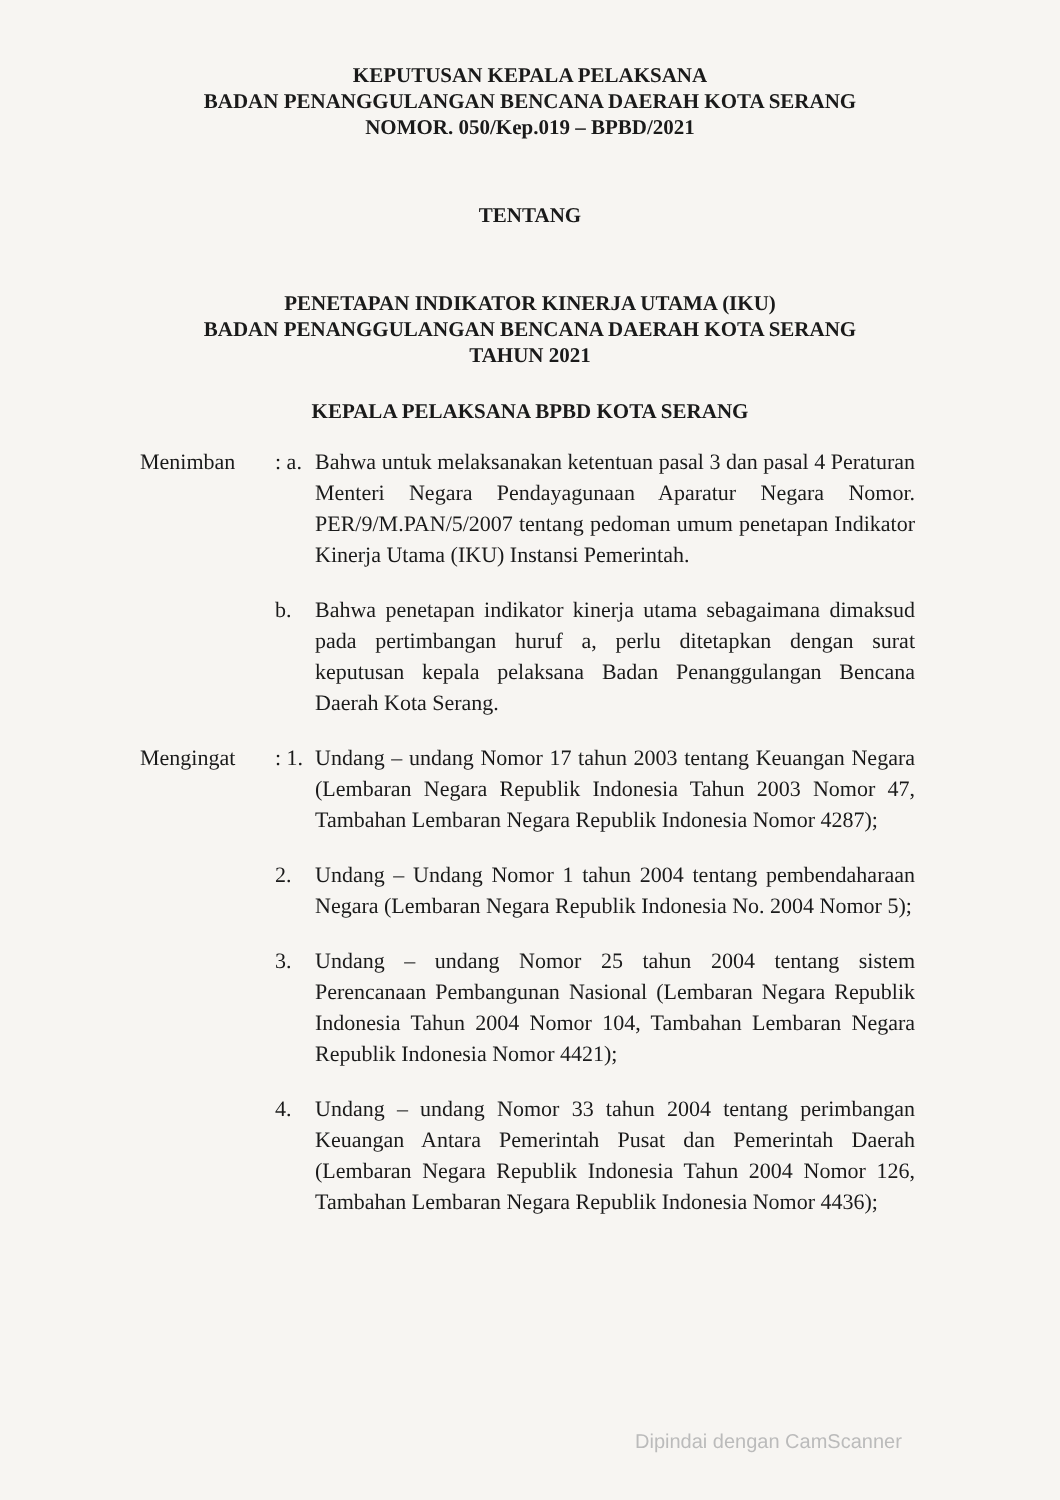KEPUTUSAN KEPALA PELAKSANA
BADAN PENANGGULANGAN BENCANA DAERAH KOTA SERANG
NOMOR. 050/Kep.019 – BPBD/2021
TENTANG
PENETAPAN INDIKATOR KINERJA UTAMA (IKU)
BADAN PENANGGULANGAN BENCANA DAERAH KOTA SERANG
TAHUN 2021
KEPALA PELAKSANA BPBD KOTA SERANG
Menimban : a.
Bahwa untuk melaksanakan ketentuan pasal 3 dan pasal 4 Peraturan Menteri Negara Pendayagunaan Aparatur Negara Nomor. PER/9/M.PAN/5/2007 tentang pedoman umum penetapan Indikator Kinerja Utama (IKU) Instansi Pemerintah.
b. Bahwa penetapan indikator kinerja utama sebagaimana dimaksud pada pertimbangan huruf a, perlu ditetapkan dengan surat keputusan kepala pelaksana Badan Penanggulangan Bencana Daerah Kota Serang.
Mengingat : 1.
Undang – undang Nomor 17 tahun 2003 tentang Keuangan Negara (Lembaran Negara Republik Indonesia Tahun 2003 Nomor 47, Tambahan Lembaran Negara Republik Indonesia Nomor 4287);
2. Undang – Undang Nomor 1 tahun 2004 tentang pembendaharaan Negara (Lembaran Negara Republik Indonesia No. 2004 Nomor 5);
3. Undang – undang Nomor 25 tahun 2004 tentang sistem Perencanaan Pembangunan Nasional (Lembaran Negara Republik Indonesia Tahun 2004 Nomor 104, Tambahan Lembaran Negara Republik Indonesia Nomor 4421);
4. Undang – undang Nomor 33 tahun 2004 tentang perimbangan Keuangan Antara Pemerintah Pusat dan Pemerintah Daerah (Lembaran Negara Republik Indonesia Tahun 2004 Nomor 126, Tambahan Lembaran Negara Republik Indonesia Nomor 4436);
Dipindai dengan CamScanner